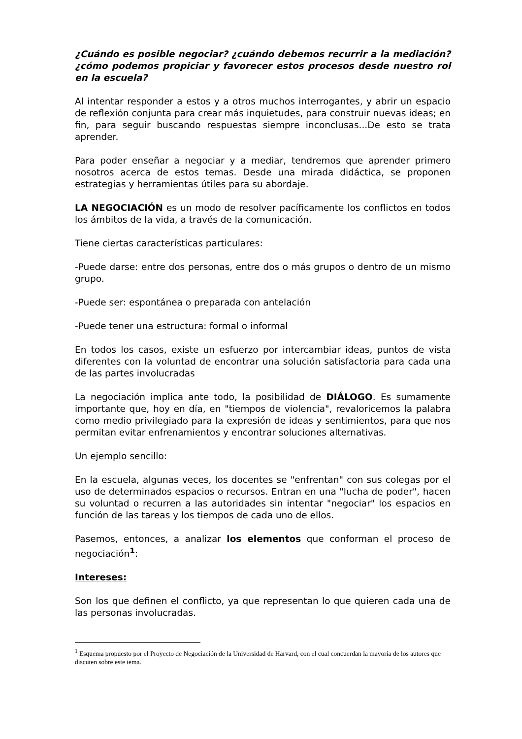¿Cuándo es posible negociar? ¿cuándo debemos recurrir a la mediación? ¿cómo podemos propiciar y favorecer estos procesos desde nuestro rol en la escuela?
Al intentar responder a estos y a otros muchos interrogantes, y abrir un espacio de reflexión conjunta para crear más inquietudes, para construir nuevas ideas; en fin, para seguir buscando respuestas siempre inconclusas...De esto se trata aprender.
Para poder enseñar a negociar y a mediar, tendremos que aprender primero nosotros acerca de estos temas. Desde una mirada didáctica, se proponen estrategias y herramientas útiles para su abordaje.
LA NEGOCIACIÓN es un modo de resolver pacíficamente los conflictos en todos los ámbitos de la vida, a través de la comunicación.
Tiene ciertas características particulares:
-Puede darse: entre dos personas, entre dos o más grupos o dentro de un mismo grupo.
-Puede ser: espontánea o preparada con antelación
-Puede tener una estructura: formal o informal
En todos los casos, existe un esfuerzo por intercambiar ideas, puntos de vista diferentes con la voluntad de encontrar una solución satisfactoria para cada una de las partes involucradas
La negociación implica ante todo, la posibilidad de DIÁLOGO. Es sumamente importante que, hoy en día, en "tiempos de violencia", revaloricemos la palabra como medio privilegiado para la expresión de ideas y sentimientos, para que nos permitan evitar enfrenamientos y encontrar soluciones alternativas.
Un ejemplo sencillo:
En la escuela, algunas veces, los docentes se "enfrentan" con sus colegas por el uso de determinados espacios o recursos. Entran en una "lucha de poder", hacen su voluntad o recurren a las autoridades sin intentar "negociar" los espacios en función de las tareas y los tiempos de cada uno de ellos.
Pasemos, entonces, a analizar los elementos que conforman el proceso de negociación<sup>1</sup>:
Intereses:
Son los que definen el conflicto, ya que representan lo que quieren cada una de las personas involucradas.
<sup>1</sup> Esquema propuesto por el Proyecto de Negociación de la Universidad de Harvard, con el cual concuerdan la mayoría de los autores que discuten sobre este tema.